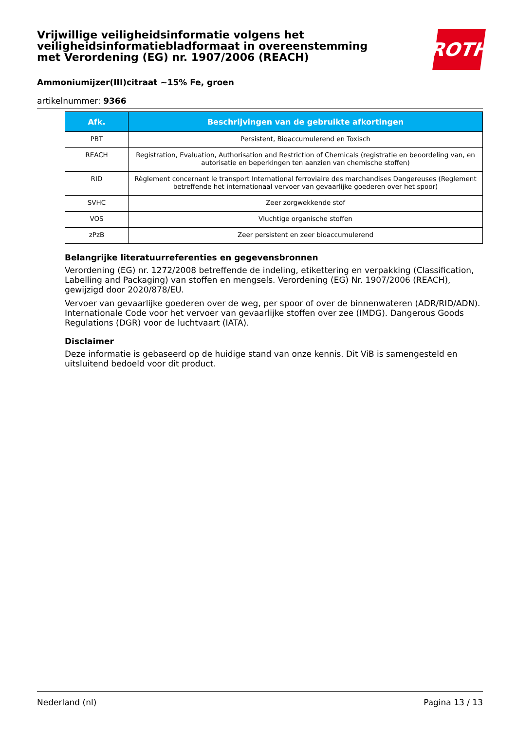Vrijwillige veiligheidsinformatie volgens het veiligheidsinformatiebladformaat in overeenstemming met Verordening (EG) nr. 1907/2006 (REACH)
ROTH
Ammoniumijzer(III)citraat ~15% Fe, groen
artikelnummer: 9366
| Afk. | Beschrijvingen van de gebruikte afkortingen |
| --- | --- |
| PBT | Persistent, Bioaccumulerend en Toxisch |
| REACH | Registration, Evaluation, Authorisation and Restriction of Chemicals (registratie en beoordeling van, en autorisatie en beperkingen ten aanzien van chemische stoffen) |
| RID | Règlement concernant le transport International ferroviaire des marchandises Dangereuses (Reglement betreffende het internationaal vervoer van gevaarlijke goederen over het spoor) |
| SVHC | Zeer zorgwekkende stof |
| VOS | Vluchtige organische stoffen |
| zPzB | Zeer persistent en zeer bioaccumulerend |
Belangrijke literatuurreferenties en gegevensbronnen
Verordening (EG) nr. 1272/2008 betreffende de indeling, etikettering en verpakking (Classification, Labelling and Packaging) van stoffen en mengsels. Verordening (EG) Nr. 1907/2006 (REACH), gewijzigd door 2020/878/EU.
Vervoer van gevaarlijke goederen over de weg, per spoor of over de binnenwateren (ADR/RID/ADN). Internationale Code voor het vervoer van gevaarlijke stoffen over zee (IMDG). Dangerous Goods Regulations (DGR) voor de luchtvaart (IATA).
Disclaimer
Deze informatie is gebaseerd op de huidige stand van onze kennis. Dit ViB is samengesteld en uitsluitend bedoeld voor dit product.
Nederland (nl) Pagina 13 / 13